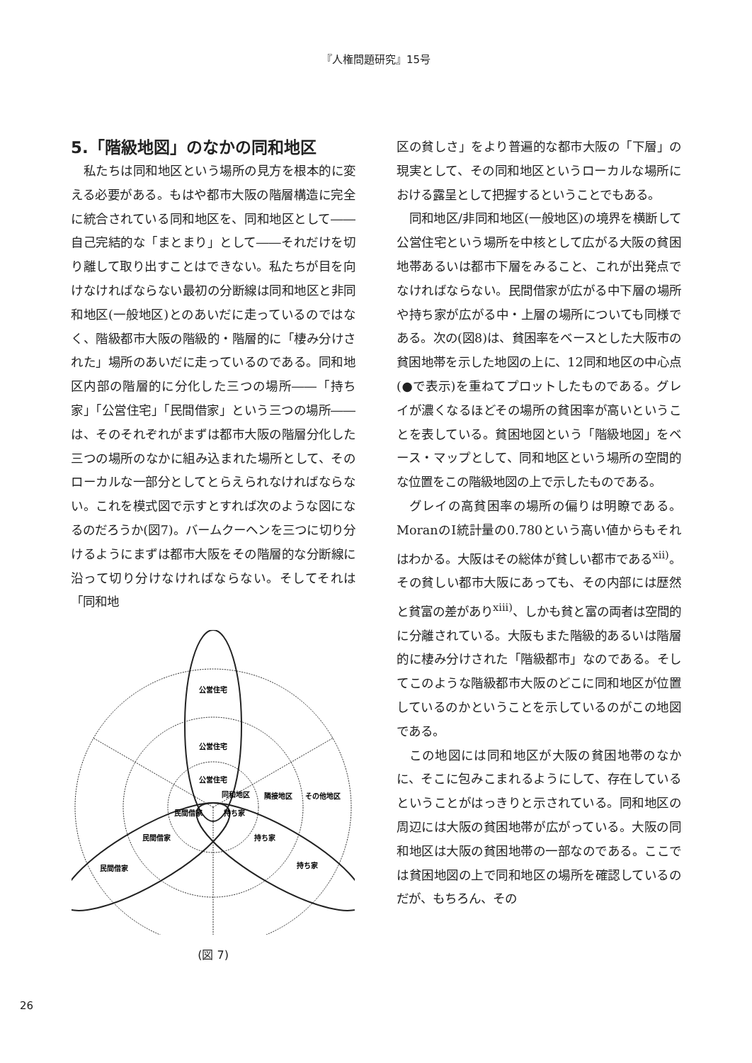『人権問題研究』15号
5.「階級地図」のなかの同和地区
私たちは同和地区という場所の見方を根本的に変える必要がある。もはや都市大阪の階層構造に完全に統合されている同和地区を、同和地区として――自己完結的な「まとまり」として――それだけを切り離して取り出すことはできない。私たちが目を向けなければならない最初の分断線は同和地区と非同和地区(一般地区)とのあいだに走っているのではなく、階級都市大阪の階級的・階層的に「棲み分けされた」場所のあいだに走っているのである。同和地区内部の階層的に分化した三つの場所――「持ち家」「公営住宅」「民間借家」という三つの場所――は、そのそれぞれがまずは都市大阪の階層分化した三つの場所のなかに組み込まれた場所として、そのローカルな一部分としてとらえられなければならない。これを模式図で示すとすれば次のような図になるのだろうか(図7)。バームクーヘンを三つに切り分けるようにまずは都市大阪をその階層的な分断線に沿って切り分けなければならない。そしてそれは「同和地
公営住宅
公営住宅
公営住宅
同和地区
隣接地区
その他地区
民間借家
持ち家
民間借家
持ち家
民間借家
持ち家
(図 7)
区の貧しさ」をより普遍的な都市大阪の「下層」の現実として、その同和地区というローカルな場所における露呈として把握するということでもある。
同和地区/非同和地区(一般地区)の境界を横断して公営住宅という場所を中核として広がる大阪の貧困地帯あるいは都市下層をみること、これが出発点でなければならない。民間借家が広がる中下層の場所や持ち家が広がる中・上層の場所についても同様である。次の(図8)は、貧困率をベースとした大阪市の貧困地帯を示した地図の上に、12同和地区の中心点(●で表示)を重ねてプロットしたものである。グレイが濃くなるほどその場所の貧困率が高いということを表している。貧困地図という「階級地図」をベース・マップとして、同和地区という場所の空間的な位置をこの階級地図の上で示したものである。
グレイの高貧困率の場所の偏りは明瞭である。MoranのI統計量の0.780という高い値からもそれはわかる。大阪はその総体が貧しい都市である<sup>xii)</sup>。その貧しい都市大阪にあっても、その内部には歴然と貧富の差があり<sup>xiii)</sup>、しかも貧と富の両者は空間的に分離されている。大阪もまた階級的あるいは階層的に棲み分けされた「階級都市」なのである。そしてこのような階級都市大阪のどこに同和地区が位置しているのかということを示しているのがこの地図である。
この地図には同和地区が大阪の貧困地帯のなかに、そこに包みこまれるようにして、存在しているということがはっきりと示されている。同和地区の周辺には大阪の貧困地帯が広がっている。大阪の同和地区は大阪の貧困地帯の一部なのである。ここでは貧困地図の上で同和地区の場所を確認しているのだが、もちろん、その
26